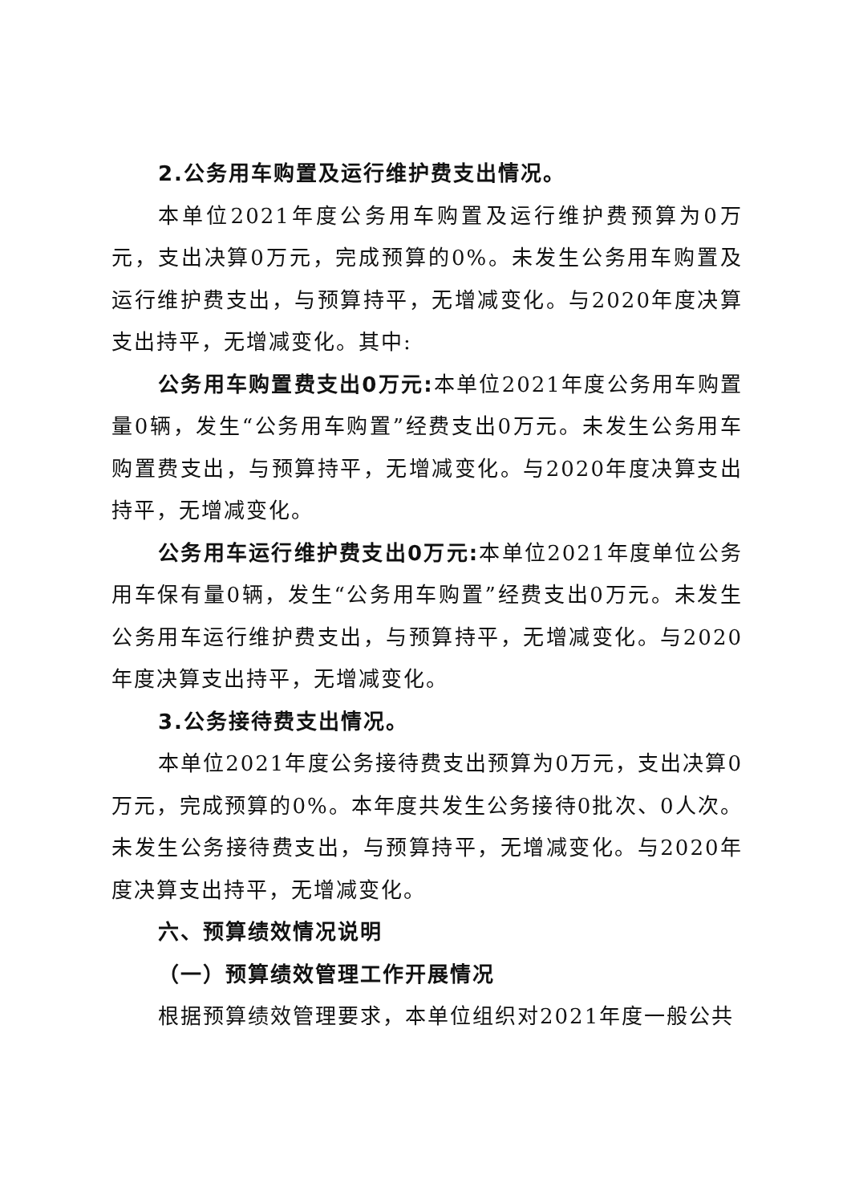2.公务用车购置及运行维护费支出情况。
本单位2021年度公务用车购置及运行维护费预算为0万元，支出决算0万元，完成预算的0%。未发生公务用车购置及运行维护费支出，与预算持平，无增减变化。与2020年度决算支出持平，无增减变化。其中:
公务用车购置费支出0万元: 本单位2021年度公务用车购置量0辆，发生“公务用车购置”经费支出0万元。未发生公务用车购置费支出，与预算持平，无增减变化。与2020年度决算支出持平，无增减变化。
公务用车运行维护费支出0万元: 本单位2021年度单位公务用车保有量0辆，发生“公务用车购置”经费支出0万元。未发生公务用车运行维护费支出，与预算持平，无增减变化。与2020年度决算支出持平，无增减变化。
3.公务接待费支出情况。
本单位2021年度公务接待费支出预算为0万元，支出决算0万元，完成预算的0%。本年度共发生公务接待0批次、0人次。未发生公务接待费支出，与预算持平，无增减变化。与2020年度决算支出持平，无增减变化。
六、预算绩效情况说明
（一）预算绩效管理工作开展情况
根据预算绩效管理要求，本单位组织对2021年度一般公共